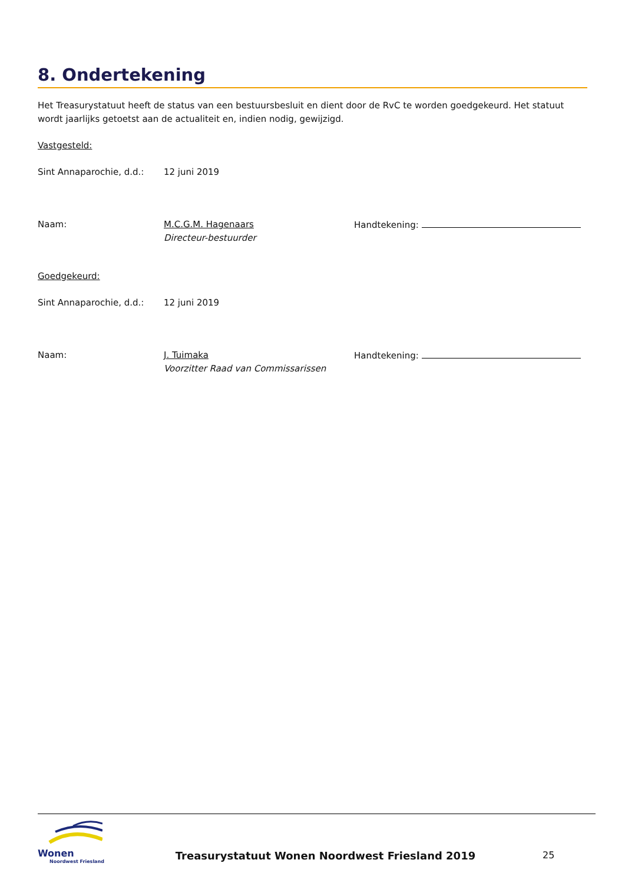8. Ondertekening
Het Treasurystatuut heeft de status van een bestuursbesluit en dient door de RvC te worden goedgekeurd. Het statuut wordt jaarlijks getoetst aan de actualiteit en, indien nodig, gewijzigd.
Vastgesteld:
| Sint Annaparochie, d.d.: | 12 juni 2019 |
| Naam: | M.C.G.M. Hagenaars Directeur-bestuurder | Handtekening: |
Goedgekeurd:
| Sint Annaparochie, d.d.: | 12 juni 2019 |
| Naam: | J. Tuimaka Voorzitter Raad van Commissarissen | Handtekening: |
Wonen
Noordwest Friesland
Treasurystatuut Wonen Noordwest Friesland 2019
25